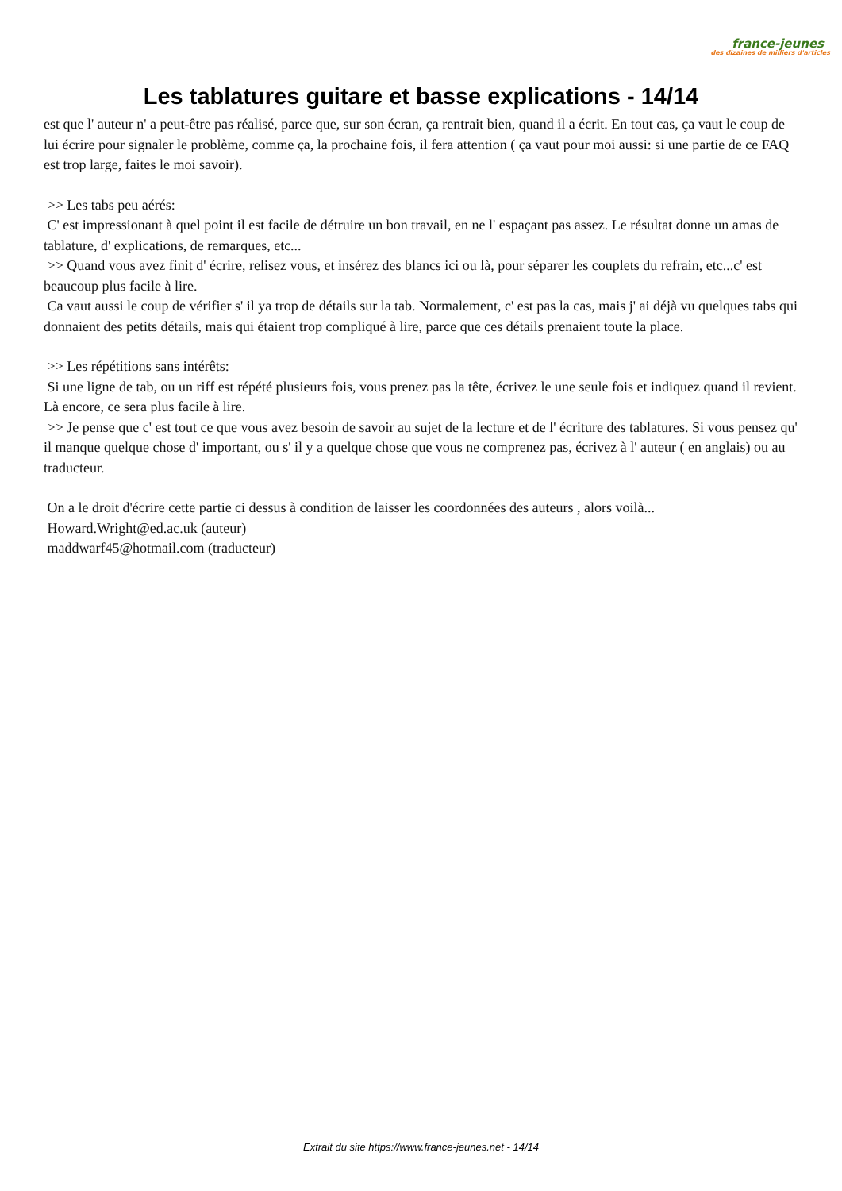france-jeunes
des dizaines de milliers d'articles
Les tablatures guitare et basse explications - 14/14
est que l' auteur n' a peut-être pas réalisé, parce que, sur son écran, ça rentrait bien, quand il a écrit. En tout cas, ça vaut le coup de lui écrire pour signaler le problème, comme ça, la prochaine fois, il fera attention ( ça vaut pour moi aussi: si une partie de ce FAQ est trop large, faites le moi savoir).
>> Les tabs peu aérés:
C' est impressionant à quel point il est facile de détruire un bon travail, en ne l' espaçant pas assez. Le résultat donne un amas de tablature, d' explications, de remarques, etc...
>> Quand vous avez finit d' écrire, relisez vous, et insérez des blancs ici ou là, pour séparer les couplets du refrain, etc...c' est beaucoup plus facile à lire.
Ca vaut aussi le coup de vérifier s' il ya trop de détails sur la tab. Normalement, c' est pas la cas, mais j' ai déjà vu quelques tabs qui donnaient des petits détails, mais qui étaient trop compliqué à lire, parce que ces détails prenaient toute la place.
>> Les répétitions sans intérêts:
Si une ligne de tab, ou un riff est répété plusieurs fois, vous prenez pas la tête, écrivez le une seule fois et indiquez quand il revient. Là encore, ce sera plus facile à lire.
>> Je pense que c' est tout ce que vous avez besoin de savoir au sujet de la lecture et de l' écriture des tablatures. Si vous pensez qu' il manque quelque chose d' important, ou s' il y a quelque chose que vous ne comprenez pas, écrivez à l' auteur ( en anglais) ou au traducteur.
On a le droit d'écrire cette partie ci dessus à condition de laisser les coordonnées des auteurs , alors voilà...
Howard.Wright@ed.ac.uk (auteur)
maddwarf45@hotmail.com (traducteur)
Extrait du site https://www.france-jeunes.net - 14/14